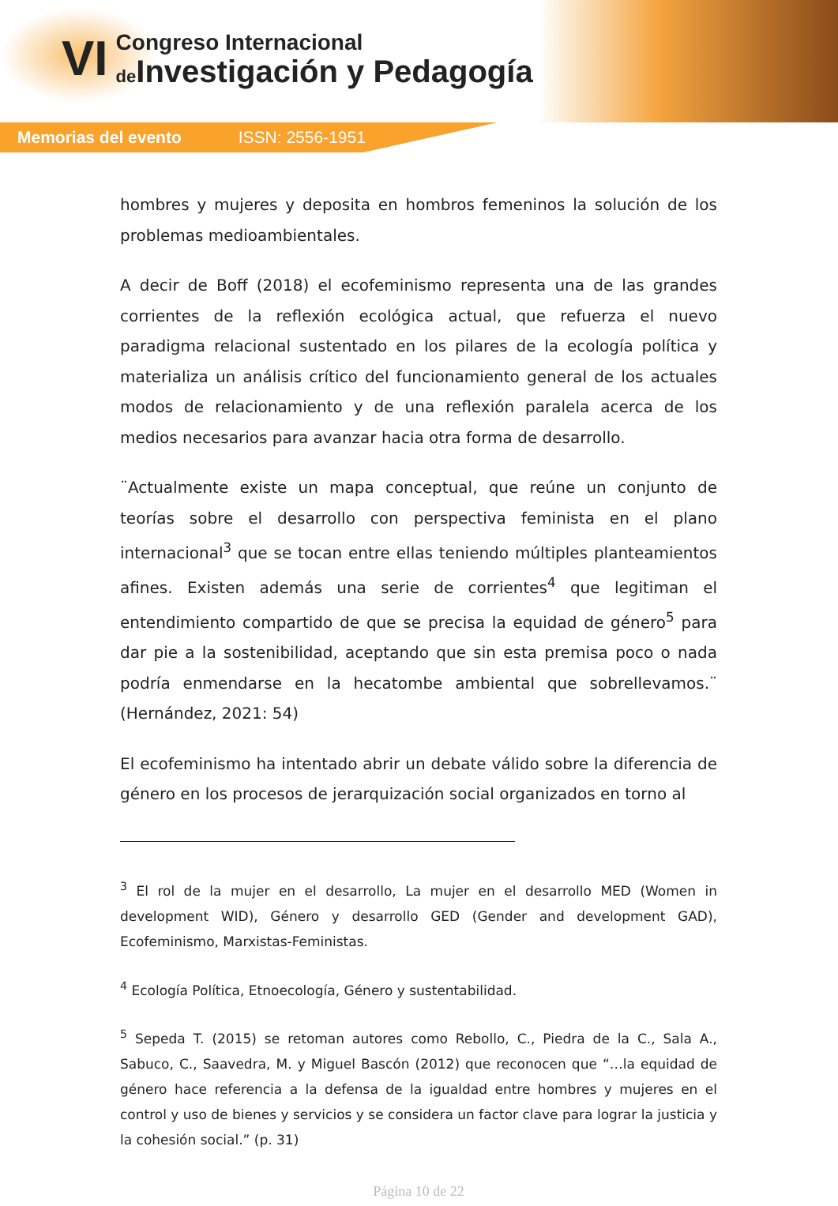VI
Congreso Internacional
de Investigación y Pedagogía
Memorias del evento ISSN: 2556-1951
hombres y mujeres y deposita en hombros femeninos la solución de los problemas medioambientales.
A decir de Boff (2018) el ecofeminismo representa una de las grandes corrientes de la reflexión ecológica actual, que refuerza el nuevo paradigma relacional sustentado en los pilares de la ecología política y materializa un análisis crítico del funcionamiento general de los actuales modos de relacionamiento y de una reflexión paralela acerca de los medios necesarios para avanzar hacia otra forma de desarrollo.
¨Actualmente existe un mapa conceptual, que reúne un conjunto de teorías sobre el desarrollo con perspectiva feminista en el plano internacional<sup>3</sup> que se tocan entre ellas teniendo múltiples planteamientos afines. Existen además una serie de corrientes<sup>4</sup> que legitiman el entendimiento compartido de que se precisa la equidad de género<sup>5</sup> para dar pie a la sostenibilidad, aceptando que sin esta premisa poco o nada podría enmendarse en la hecatombe ambiental que sobrellevamos.¨ (Hernández, 2021: 54)
El ecofeminismo ha intentado abrir un debate válido sobre la diferencia de género en los procesos de jerarquización social organizados en torno al
<sup>3</sup> El rol de la mujer en el desarrollo, La mujer en el desarrollo MED (Women in development WID), Género y desarrollo GED (Gender and development GAD), Ecofeminismo, Marxistas-Feministas.
<sup>4</sup> Ecología Política, Etnoecología, Género y sustentabilidad.
<sup>5</sup> Sepeda T. (2015) se retoman autores como Rebollo, C., Piedra de la C., Sala A., Sabuco, C., Saavedra, M. y Miguel Bascón (2012) que reconocen que “…la equidad de género hace referencia a la defensa de la igualdad entre hombres y mujeres en el control y uso de bienes y servicios y se considera un factor clave para lograr la justicia y la cohesión social.” (p. 31)
Página 10 de 22